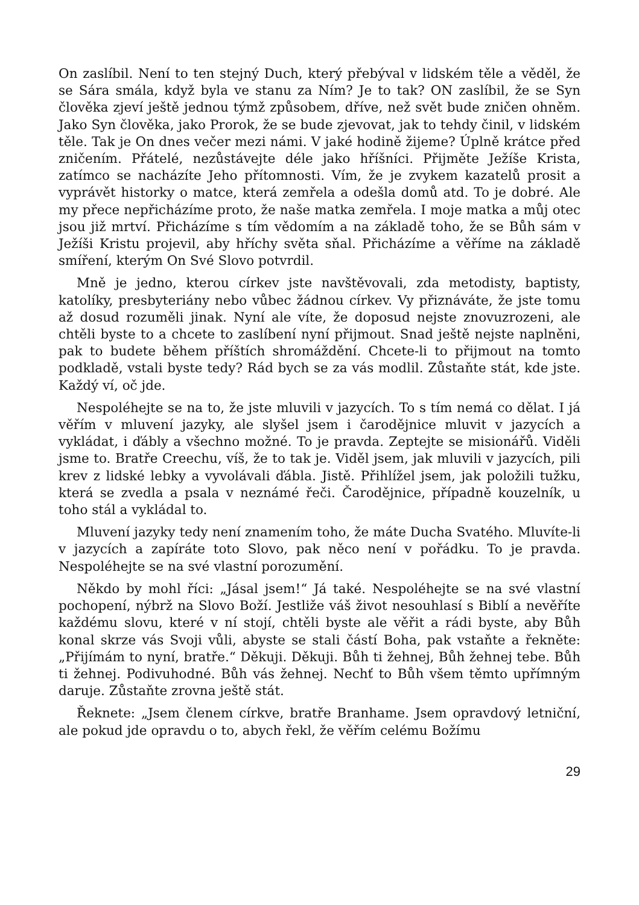On zaslíbil. Není to ten stejný Duch, který přebýval v lidském těle a věděl, že se Sára smála, když byla ve stanu za Ním? Je to tak? ON zaslíbil, že se Syn člověka zjeví ještě jednou týmž způsobem, dříve, než svět bude zničen ohněm. Jako Syn člověka, jako Prorok, že se bude zjevovat, jak to tehdy činil, v lidském těle. Tak je On dnes večer mezi námi. V jaké hodině žijeme? Úplně krátce před zničením. Přátelé, nezůstávejte déle jako hříšníci. Přijměte Ježíše Krista, zatímco se nacházíte Jeho přítomnosti. Vím, že je zvykem kazatelů prosit a vyprávět historky o matce, která zemřela a odešla domů atd. To je dobré. Ale my přece nepřicházíme proto, že naše matka zemřela. I moje matka a můj otec jsou již mrtví. Přicházíme s tím vědomím a na základě toho, že se Bůh sám v Ježíši Kristu projevil, aby hříchy světa sňal. Přicházíme a věříme na základě smíření, kterým On Své Slovo potvrdil.
Mně je jedno, kterou církev jste navštěvovali, zda metodisty, baptisty, katolíky, presbyteriány nebo vůbec žádnou církev. Vy přiznáváte, že jste tomu až dosud rozuměli jinak. Nyní ale víte, že doposud nejste znovuzrozeni, ale chtěli byste to a chcete to zaslíbení nyní přijmout. Snad ještě nejste naplněni, pak to budete během příštích shromáždění. Chcete-li to přijmout na tomto podkladě, vstali byste tedy? Rád bych se za vás modlil. Zůstaňte stát, kde jste. Každý ví, oč jde.
Nespoléhejte se na to, že jste mluvili v jazycích. To s tím nemá co dělat. I já věřím v mluvení jazyky, ale slyšel jsem i čarodějnice mluvit v jazycích a vykládat, i ďábly a všechno možné. To je pravda. Zeptejte se misionářů. Viděli jsme to. Bratře Creechu, víš, že to tak je. Viděl jsem, jak mluvili v jazycích, pili krev z lidské lebky a vyvolávali ďábla. Jistě. Přihlížel jsem, jak položili tužku, která se zvedla a psala v neznámé řeči. Čarodějnice, případně kouzelník, u toho stál a vykládal to.
Mluvení jazyky tedy není znamením toho, že máte Ducha Svatého. Mluvíte-li v jazycích a zapíráte toto Slovo, pak něco není v pořádku. To je pravda. Nespoléhejte se na své vlastní porozumění.
Někdo by mohl říci: „Jásal jsem!“ Já také. Nespoléhejte se na své vlastní pochopení, nýbrž na Slovo Boží. Jestliže váš život nesouhlasí s Biblí a nevěříte každému slovu, které v ní stojí, chtěli byste ale věřit a rádi byste, aby Bůh konal skrze vás Svoji vůli, abyste se stali částí Boha, pak vstaňte a řekněte: „Přijímám to nyní, bratře.“ Děkuji. Děkuji. Bůh ti žehnej, Bůh žehnej tebe. Bůh ti žehnej. Podivuhodné. Bůh vás žehnej. Nechť to Bůh všem těmto upřímným daruje. Zůstaňte zrovna ještě stát.
Řeknete: „Jsem členem církve, bratře Branhame. Jsem opravdový letniční, ale pokud jde opravdu o to, abych řekl, že věřím celému Božímu
29